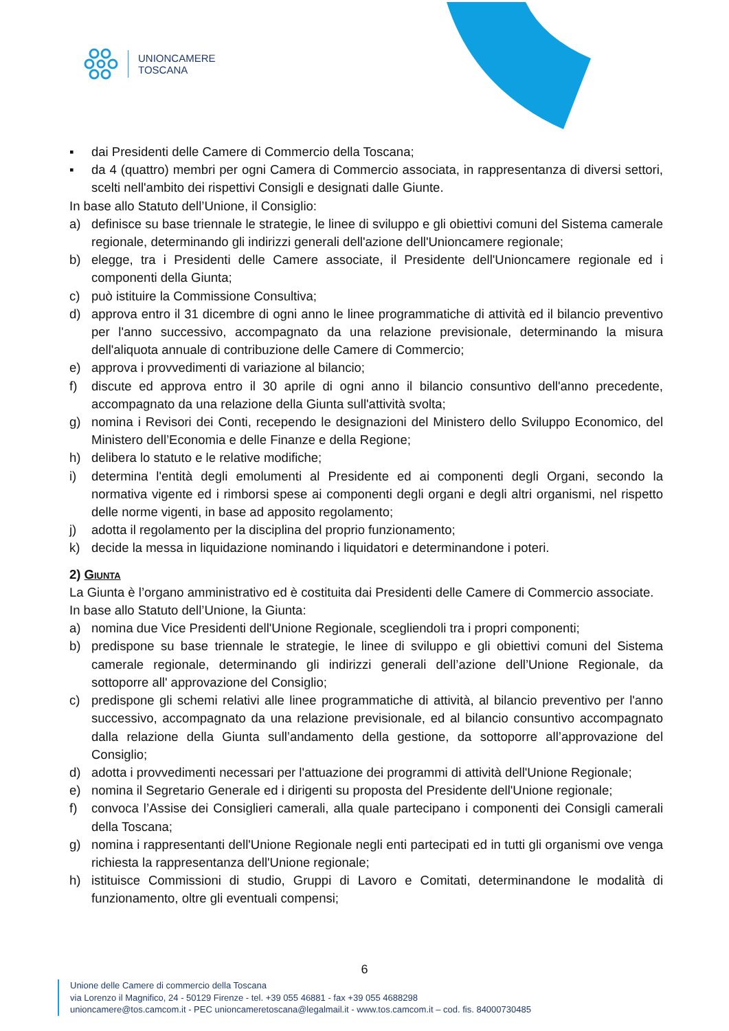UNIONCAMERE
TOSCANA
▪ dai Presidenti delle Camere di Commercio della Toscana;
▪ da 4 (quattro) membri per ogni Camera di Commercio associata, in rappresentanza di diversi settori, scelti nell'ambito dei rispettivi Consigli e designati dalle Giunte.
In base allo Statuto dell’Unione, il Consiglio:
a) definisce su base triennale le strategie, le linee di sviluppo e gli obiettivi comuni del Sistema camerale regionale, determinando gli indirizzi generali dell'azione dell'Unioncamere regionale;
b) elegge, tra i Presidenti delle Camere associate, il Presidente dell'Unioncamere regionale ed i componenti della Giunta;
c) può istituire la Commissione Consultiva;
d) approva entro il 31 dicembre di ogni anno le linee programmatiche di attività ed il bilancio preventivo per l'anno successivo, accompagnato da una relazione previsionale, determinando la misura dell'aliquota annuale di contribuzione delle Camere di Commercio;
e) approva i provvedimenti di variazione al bilancio;
f) discute ed approva entro il 30 aprile di ogni anno il bilancio consuntivo dell'anno precedente, accompagnato da una relazione della Giunta sull'attività svolta;
g) nomina i Revisori dei Conti, recependo le designazioni del Ministero dello Sviluppo Economico, del Ministero dell’Economia e delle Finanze e della Regione;
h) delibera lo statuto e le relative modifiche;
i) determina l'entità degli emolumenti al Presidente ed ai componenti degli Organi, secondo la normativa vigente ed i rimborsi spese ai componenti degli organi e degli altri organismi, nel rispetto delle norme vigenti, in base ad apposito regolamento;
j) adotta il regolamento per la disciplina del proprio funzionamento;
k) decide la messa in liquidazione nominando i liquidatori e determinandone i poteri.
2) Giunta
La Giunta è l’organo amministrativo ed è costituita dai Presidenti delle Camere di Commercio associate.
In base allo Statuto dell’Unione, la Giunta:
a) nomina due Vice Presidenti dell'Unione Regionale, scegliendoli tra i propri componenti;
b) predispone su base triennale le strategie, le linee di sviluppo e gli obiettivi comuni del Sistema camerale regionale, determinando gli indirizzi generali dell’azione dell’Unione Regionale, da sottoporre all' approvazione del Consiglio;
c) predispone gli schemi relativi alle linee programmatiche di attività, al bilancio preventivo per l'anno successivo, accompagnato da una relazione previsionale, ed al bilancio consuntivo accompagnato dalla relazione della Giunta sull’andamento della gestione, da sottoporre all’approvazione del Consiglio;
d) adotta i provvedimenti necessari per l'attuazione dei programmi di attività dell'Unione Regionale;
e) nomina il Segretario Generale ed i dirigenti su proposta del Presidente dell'Unione regionale;
f) convoca l’Assise dei Consiglieri camerali, alla quale partecipano i componenti dei Consigli camerali della Toscana;
g) nomina i rappresentanti dell'Unione Regionale negli enti partecipati ed in tutti gli organismi ove venga richiesta la rappresentanza dell'Unione regionale;
h) istituisce Commissioni di studio, Gruppi di Lavoro e Comitati, determinandone le modalità di funzionamento, oltre gli eventuali compensi;
6
Unione delle Camere di commercio della Toscana
via Lorenzo il Magnifico, 24 - 50129 Firenze - tel. +39 055 46881 - fax +39 055 4688298
unioncamere@tos.camcom.it - PEC unioncameretoscana@legalmail.it - www.tos.camcom.it – cod. fis. 84000730485